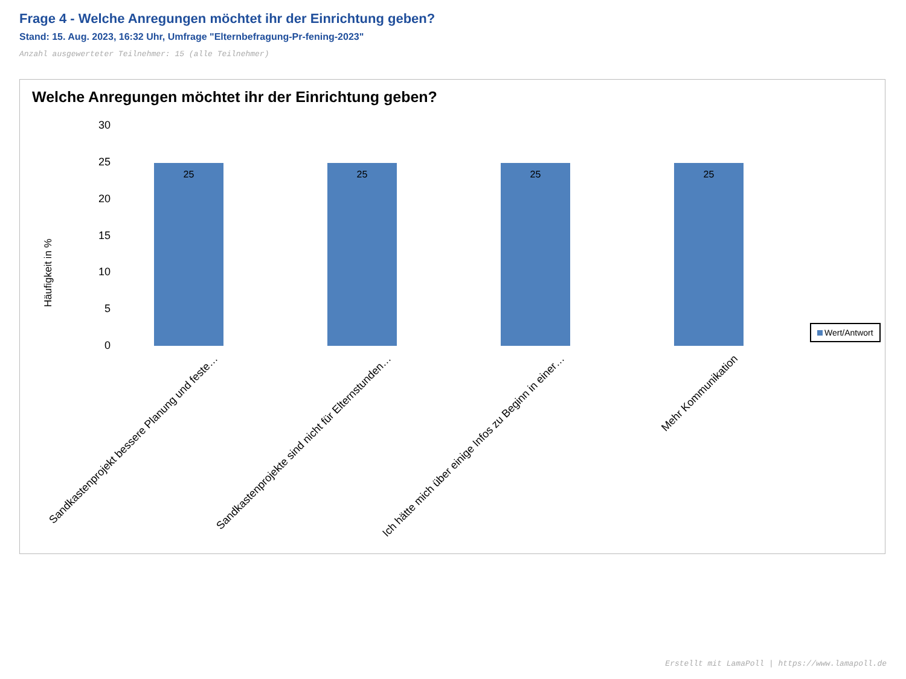Frage 4 - Welche Anregungen möchtet ihr der Einrichtung geben?
Stand: 15. Aug. 2023, 16:32 Uhr, Umfrage "Elternbefragung-Pr-fening-2023"
Anzahl ausgewerteter Teilnehmer: 15 (alle Teilnehmer)
Welche Anregungen möchtet ihr der Einrichtung geben?
Häufigkeit in %
30
25
20
15
10
5
0
25 25 25 25
Sandkastenprojekt bessere Planung und feste… Sandkastenprojekte sind nicht für Elternstunden… Ich hätte mich über einige Infos zu Beginn in einer… Mehr Kommunikation
Wert/Antwort
Erstellt mit LamaPoll | https://www.lamapoll.de